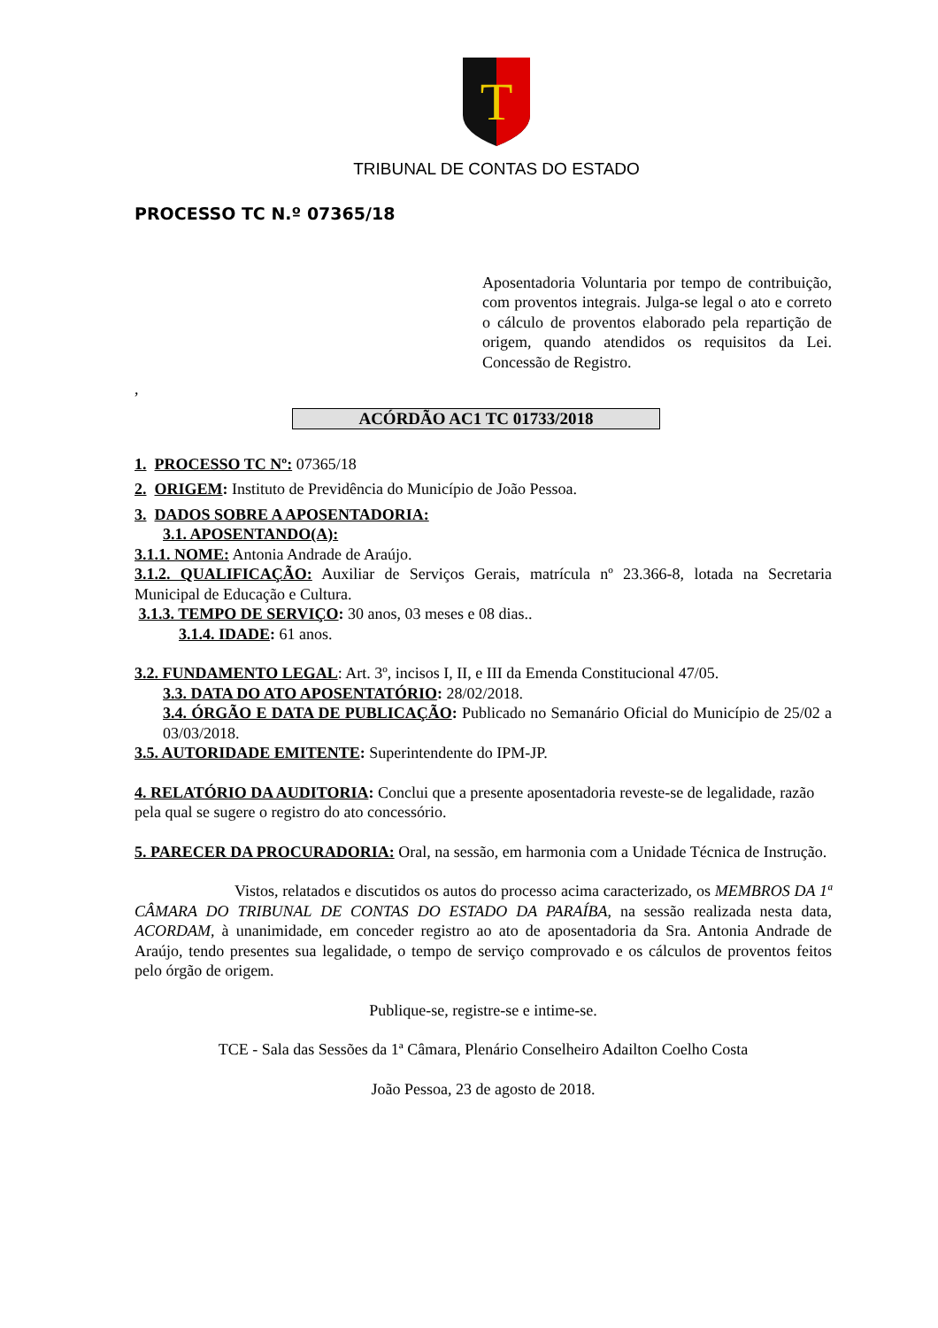T
TRIBUNAL DE CONTAS DO ESTADO
PROCESSO TC N.º 07365/18
Aposentadoria Voluntaria por tempo de contribuição, com proventos integrais. Julga-se legal o ato e correto o cálculo de proventos elaborado pela repartição de origem, quando atendidos os requisitos da Lei. Concessão de Registro.
,
ACÓRDÃO AC1 TC 01733/2018
1. PROCESSO TC Nº: 07365/18
2. ORIGEM: Instituto de Previdência do Município de João Pessoa.
3. DADOS SOBRE A APOSENTADORIA:
3.1. APOSENTANDO(A):
3.1.1. NOME: Antonia Andrade de Araújo.
3.1.2. QUALIFICAÇÃO: Auxiliar de Serviços Gerais, matrícula nº 23.366-8, lotada na Secretaria Municipal de Educação e Cultura.
3.1.3. TEMPO DE SERVIÇO: 30 anos, 03 meses e 08 dias..
3.1.4. IDADE: 61 anos.
3.2. FUNDAMENTO LEGAL: Art. 3º, incisos I, II, e III da Emenda Constitucional 47/05.
3.3. DATA DO ATO APOSENTATÓRIO: 28/02/2018.
3.4. ÓRGÃO E DATA DE PUBLICAÇÃO: Publicado no Semanário Oficial do Município de 25/02 a 03/03/2018.
3.5. AUTORIDADE EMITENTE: Superintendente do IPM-JP.
4. RELATÓRIO DA AUDITORIA: Conclui que a presente aposentadoria reveste-se de legalidade, razão pela qual se sugere o registro do ato concessório.
5. PARECER DA PROCURADORIA: Oral, na sessão, em harmonia com a Unidade Técnica de Instrução.
Vistos, relatados e discutidos os autos do processo acima caracterizado, os MEMBROS DA 1ª CÂMARA DO TRIBUNAL DE CONTAS DO ESTADO DA PARAÍBA, na sessão realizada nesta data, ACORDAM, à unanimidade, em conceder registro ao ato de aposentadoria da Sra. Antonia Andrade de Araújo, tendo presentes sua legalidade, o tempo de serviço comprovado e os cálculos de proventos feitos pelo órgão de origem.
Publique-se, registre-se e intime-se.
TCE - Sala das Sessões da 1ª Câmara, Plenário Conselheiro Adailton Coelho Costa
João Pessoa, 23 de agosto de 2018.